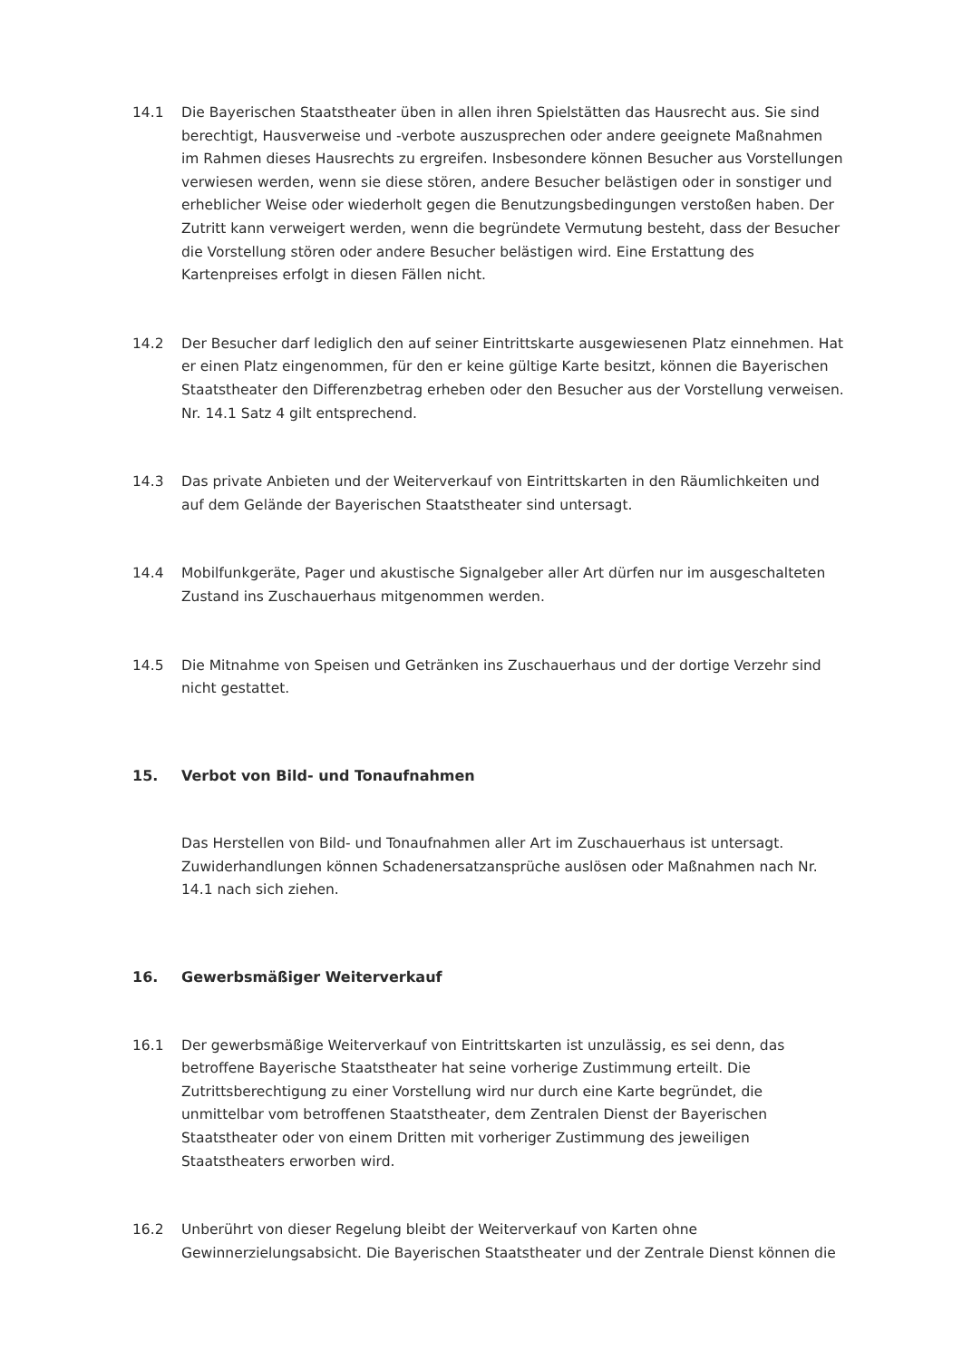14.1 Die Bayerischen Staatstheater üben in allen ihren Spielstätten das Hausrecht aus. Sie sind berechtigt, Hausverweise und -verbote auszusprechen oder andere geeignete Maßnahmen im Rahmen dieses Hausrechts zu ergreifen. Insbesondere können Besucher aus Vorstellungen verwiesen werden, wenn sie diese stören, andere Besucher belästigen oder in sonstiger und erheblicher Weise oder wiederholt gegen die Benutzungsbedingungen verstoßen haben. Der Zutritt kann verweigert werden, wenn die begründete Vermutung besteht, dass der Besucher die Vorstellung stören oder andere Besucher belästigen wird. Eine Erstattung des Kartenpreises erfolgt in diesen Fällen nicht.
14.2 Der Besucher darf lediglich den auf seiner Eintrittskarte ausgewiesenen Platz einnehmen. Hat er einen Platz eingenommen, für den er keine gültige Karte besitzt, können die Bayerischen Staatstheater den Differenzbetrag erheben oder den Besucher aus der Vorstellung verweisen. Nr. 14.1 Satz 4 gilt entsprechend.
14.3 Das private Anbieten und der Weiterverkauf von Eintrittskarten in den Räumlichkeiten und auf dem Gelände der Bayerischen Staatstheater sind untersagt.
14.4 Mobilfunkgeräte, Pager und akustische Signalgeber aller Art dürfen nur im ausgeschalteten Zustand ins Zuschauerhaus mitgenommen werden.
14.5 Die Mitnahme von Speisen und Getränken ins Zuschauerhaus und der dortige Verzehr sind nicht gestattet.
15. Verbot von Bild- und Tonaufnahmen
Das Herstellen von Bild- und Tonaufnahmen aller Art im Zuschauerhaus ist untersagt. Zuwiderhandlungen können Schadenersatzansprüche auslösen oder Maßnahmen nach Nr. 14.1 nach sich ziehen.
16. Gewerbsmäßiger Weiterverkauf
16.1 Der gewerbsmäßige Weiterverkauf von Eintrittskarten ist unzulässig, es sei denn, das betroffene Bayerische Staatstheater hat seine vorherige Zustimmung erteilt. Die Zutrittsberechtigung zu einer Vorstellung wird nur durch eine Karte begründet, die unmittelbar vom betroffenen Staatstheater, dem Zentralen Dienst der Bayerischen Staatstheater oder von einem Dritten mit vorheriger Zustimmung des jeweiligen Staatstheaters erworben wird.
16.2 Unberührt von dieser Regelung bleibt der Weiterverkauf von Karten ohne Gewinnerzielungsabsicht. Die Bayerischen Staatstheater und der Zentrale Dienst können die